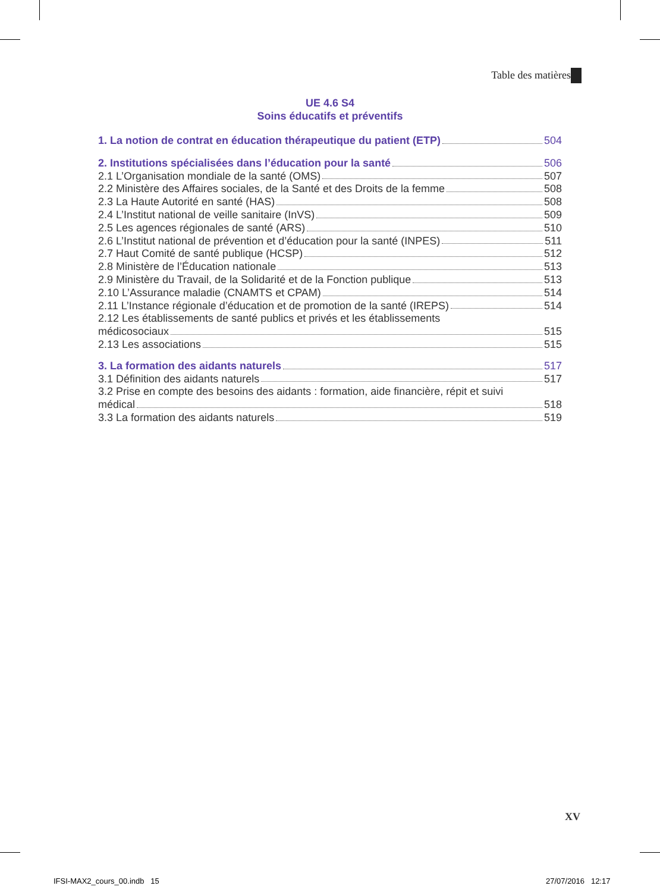Table des matières
UE 4.6 S4
Soins éducatifs et préventifs
1. La notion de contrat en éducation thérapeutique du patient (ETP) 504
2. Institutions spécialisées dans l’éducation pour la santé 506
2.1 L’Organisation mondiale de la santé (OMS) 507
2.2 Ministère des Affaires sociales, de la Santé et des Droits de la femme 508
2.3 La Haute Autorité en santé (HAS) 508
2.4 L’Institut national de veille sanitaire (InVS) 509
2.5 Les agences régionales de santé (ARS) 510
2.6 L’Institut national de prévention et d’éducation pour la santé (INPES) 511
2.7 Haut Comité de santé publique (HCSP) 512
2.8 Ministère de l’Éducation nationale 513
2.9 Ministère du Travail, de la Solidarité et de la Fonction publique 513
2.10 L’Assurance maladie (CNAMTS et CPAM) 514
2.11 L’Instance régionale d’éducation et de promotion de la santé (IREPS) 514
2.12 Les établissements de santé publics et privés et les établissements
médicosociaux 515
2.13 Les associations 515
3. La formation des aidants naturels 517
3.1 Définition des aidants naturels 517
3.2 Prise en compte des besoins des aidants : formation, aide financière, répit et suivi
médical 518
3.3 La formation des aidants naturels 519
XV
IFSI-MAX2_cours_00.indb 15 27/07/2016 12:17